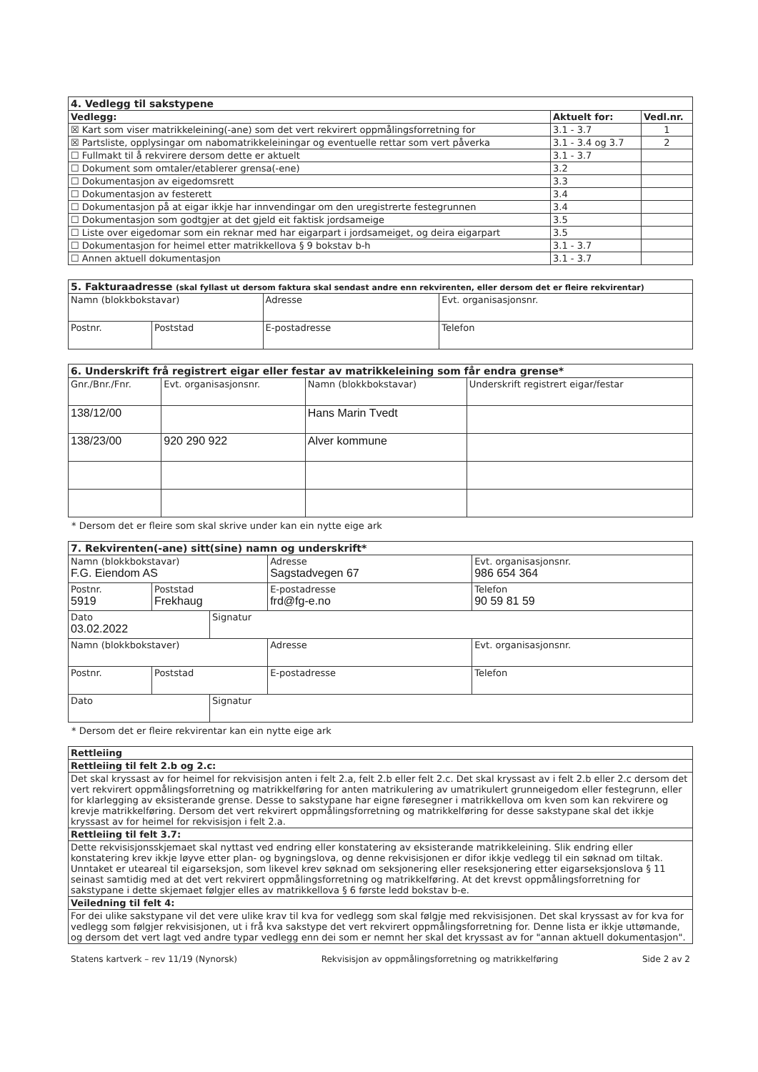| 4. Vedlegg til sakstypene | | |
| --- | --- | --- |
| Vedlegg: | Aktuelt for: | Vedl.nr. |
| ☒ Kart som viser matrikkeleining(-ane) som det vert rekvirert oppmålingsforretning for | 3.1 - 3.7 | 1 |
| ☒ Partsliste, opplysingar om nabomatrikkeleiningar og eventuelle rettar som vert påverka | 3.1 - 3.4 og 3.7 | 2 |
| ☐ Fullmakt til å rekvirere dersom dette er aktuelt | 3.1 - 3.7 | |
| ☐ Dokument som omtaler/etablerer grensa(-ene) | 3.2 | |
| ☐ Dokumentasjon av eigedomsrett | 3.3 | |
| ☐ Dokumentasjon av festerett | 3.4 | |
| ☐ Dokumentasjon på at eigar ikkje har innvendingar om den uregistrerte festegrunnen | 3.4 | |
| ☐ Dokumentasjon som godtgjer at det gjeld eit faktisk jordsameige | 3.5 | |
| ☐ Liste over eigedomar som ein reknar med har eigarpart i jordsameiget, og deira eigarpart | 3.5 | |
| ☐ Dokumentasjon for heimel etter matrikkellova § 9 bokstav b-h | 3.1 - 3.7 | |
| ☐ Annen aktuell dokumentasjon | 3.1 - 3.7 | |
| 5. Fakturaadresse (skal fyllast ut dersom faktura skal sendast andre enn rekvirenten, eller dersom det er fleire rekvirentar) | | | |
| --- | --- | --- | --- |
| Namn (blokkbokstavar) | | Adresse | Evt. organisasjonsnr. |
| Postnr. | Poststad | E-postadresse | Telefon |
| 6. Underskrift frå registrert eigar eller festar av matrikkeleining som får endra grense* | | | |
| --- | --- | --- | --- |
| Gnr./Bnr./Fnr. | Evt. organisasjonsnr. | Namn (blokkbokstavar) | Underskrift registrert eigar/festar |
| 138/12/00 | | Hans Marin Tvedt | |
| 138/23/00 | 920 290 922 | Alver kommune | |
* Dersom det er fleire som skal skrive under kan ein nytte eige ark
| 7. Rekvirenten(-ane) sitt(sine) namn og underskrift* | | | | |
| --- | --- | --- | --- | --- |
| Namn (blokkbokstavar) F.G. Eiendom AS | | | Adresse Sagstadvegen 67 | Evt. organisasjonsnr. 986 654 364 |
| Postnr. 5919 | Poststad Frekhaug | | E-postadresse frd@fg-e.no | Telefon 90 59 81 59 |
| Dato 03.02.2022 | | Signatur | | |
| Namn (blokkbokstaver) | | | Adresse | Evt. organisasjonsnr. |
| Postnr. | Poststad | | E-postadresse | Telefon |
| Dato | | Signatur | | |
* Dersom det er fleire rekvirentar kan ein nytte eige ark
| Rettleiing |
| --- |
| Rettleiing til felt 2.b og 2.c: |
| Det skal kryssast av for heimel for rekvisisjon anten i felt 2.a, felt 2.b eller felt 2.c. Det skal kryssast av i felt 2.b eller 2.c dersom det vert rekvirert oppmålingsforretning og matrikkelføring for anten matrikulering av umatrikulert grunneigedom eller festegrunn, eller for klarlegging av eksisterande grense. Desse to sakstypane har eigne føresegner i matrikkellova om kven som kan rekvirere og krevje matrikkelføring. Dersom det vert rekvirert oppmålingsforretning og matrikkelføring for desse sakstypane skal det ikkje kryssast av for heimel for rekvisisjon i felt 2.a. |
| Rettleiing til felt 3.7: |
| Dette rekvisisjonsskjemaet skal nyttast ved endring eller konstatering av eksisterande matrikkeleining. Slik endring eller konstatering krev ikkje løyve etter plan- og bygningslova, og denne rekvisisjonen er difor ikkje vedlegg til ein søknad om tiltak. Unntaket er uteareal til eigarseksjon, som likevel krev søknad om seksjonering eller reseksjonering etter eigarseksjonslova § 11 seinast samtidig med at det vert rekvirert oppmålingsforretning og matrikkelføring. At det krevst oppmålingsforretning for sakstypane i dette skjemaet følgjer elles av matrikkellova § 6 første ledd bokstav b-e. |
| Veiledning til felt 4: |
| For dei ulike sakstypane vil det vere ulike krav til kva for vedlegg som skal følgje med rekvisisjonen. Det skal kryssast av for kva for vedlegg som følgjer rekvisisjonen, ut i frå kva sakstype det vert rekvirert oppmålingsforretning for. Denne lista er ikkje uttømande, og dersom det vert lagt ved andre typar vedlegg enn dei som er nemnt her skal det kryssast av for "annan aktuell dokumentasjon". |
Statens kartverk – rev 11/19 (Nynorsk) Rekvisisjon av oppmålingsforretning og matrikkelføring Side 2 av 2